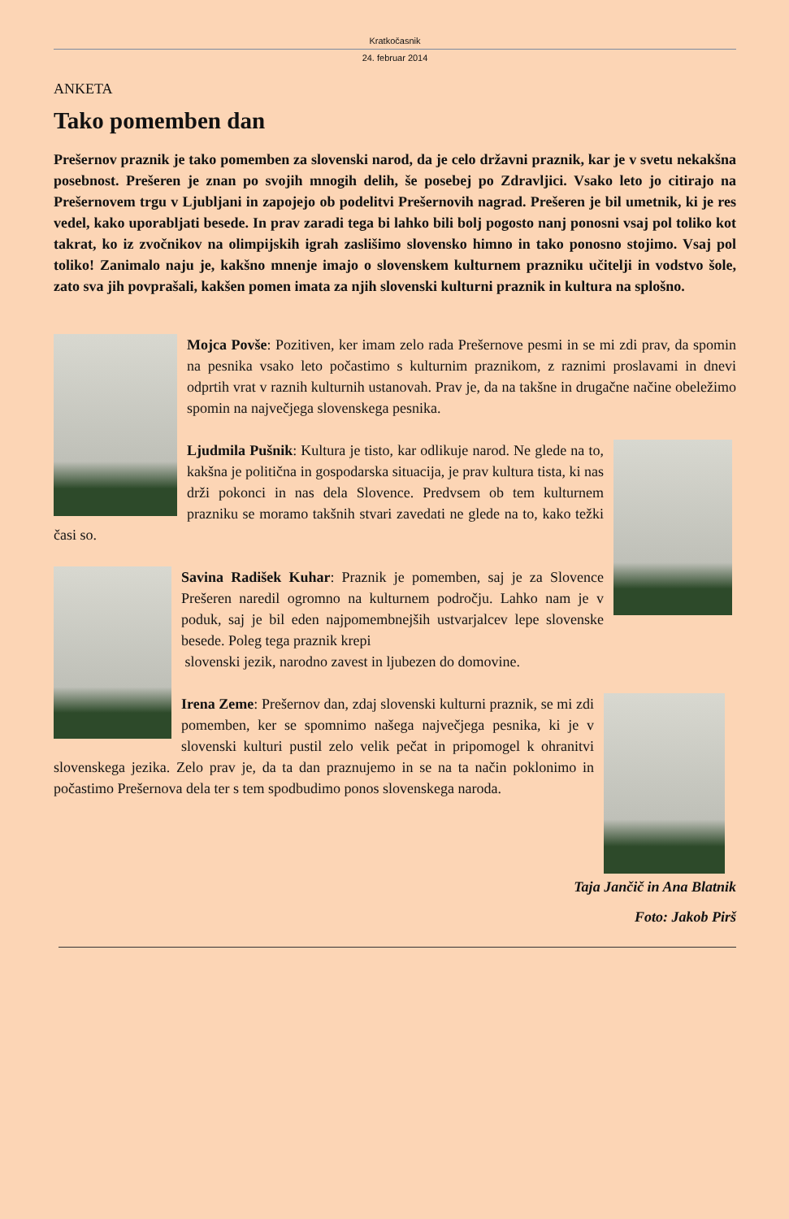Kratkočasnik
24. februar 2014
ANKETA
Tako pomemben dan
Prešernov praznik je tako pomemben za slovenski narod, da je celo državni praznik, kar je v svetu nekakšna posebnost. Prešeren je znan po svojih mnogih delih, še posebej po Zdravljici. Vsako leto jo citirajo na Prešernovem trgu v Ljubljani in zapojejo ob podelitvi Prešernovih nagrad. Prešeren je bil umetnik, ki je res vedel, kako uporabljati besede. In prav zaradi tega bi lahko bili bolj pogosto nanj ponosni vsaj pol toliko kot takrat, ko iz zvočnikov na olimpijskih igrah zaslišimo slovensko himno in tako ponosno stojimo. Vsaj pol toliko! Zanimalo naju je, kakšno mnenje imajo o slovenskem kulturnem prazniku učitelji in vodstvo šole, zato sva jih povprašali, kakšen pomen imata za njih slovenski kulturni praznik in kultura na splošno.
Mojca Povše: Pozitiven, ker imam zelo rada Prešernove pesmi in se mi zdi prav, da spomin na pesnika vsako leto počastimo s kulturnim praznikom, z raznimi proslavami in dnevi odprtih vrat v raznih kulturnih ustanovah. Prav je, da na takšne in drugačne načine obeležimo spomin na največjega slovenskega pesnika.
Ljudmila Pušnik: Kultura je tisto, kar odlikuje narod. Ne glede na to, kakšna je politična in gospodarska situacija, je prav kultura tista, ki nas drži pokonci in nas dela Slovence. Predvsem ob tem kulturnem prazniku se moramo takšnih stvari zavedati ne glede na to, kako težki časi so.
Savina Radišek Kuhar: Praznik je pomemben, saj je za Slovence Prešeren naredil ogromno na kulturnem področju. Lahko nam je v poduk, saj je bil eden najpomembnejših ustvarjalcev lepe slovenske besede. Poleg tega praznik krepi
slovenski jezik, narodno zavest in ljubezen do domovine.
Irena Zeme: Prešernov dan, zdaj slovenski kulturni praznik, se mi zdi pomemben, ker se spomnimo našega največjega pesnika, ki je v slovenski kulturi pustil zelo velik pečat in pripomogel k ohranitvi slovenskega jezika. Zelo prav je, da ta dan praznujemo in se na ta način poklonimo in počastimo Prešernova dela ter s tem spodbudimo ponos slovenskega naroda.
Taja Jančič in Ana Blatnik
Foto: Jakob Pirš